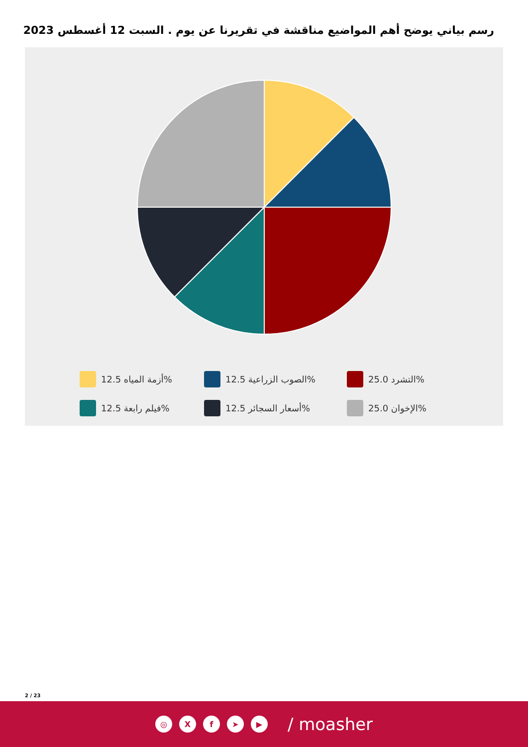رسم بياني يوضح أهم المواضيع مناقشة في تقريرنا عن يوم . السبت 12 أغسطس 2023
أزمة المياه 12.5%
الصوب الزراعية 12.5%
التشرد 25.0%
فيلم رابعة 12.5%
أسعار السجائر 12.5%
الإخوان 25.0%
2 / 23
◎ Xf ➤ ▶ / moasher